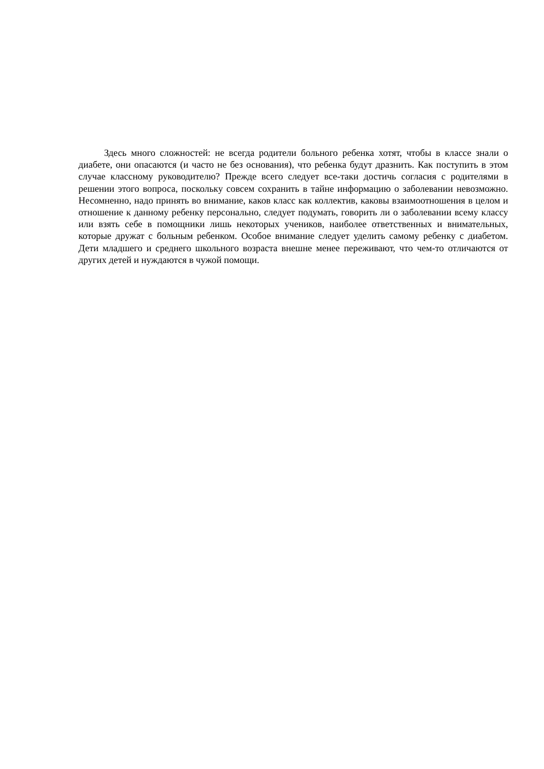Здесь много сложностей: не всегда родители больного ребенка хотят, чтобы в классе знали о диабете, они опасаются (и часто не без основания), что ребенка будут дразнить. Как поступить в этом случае классному руководителю? Прежде всего следует все-таки достичь согласия с родителями в решении этого вопроса, поскольку совсем сохранить в тайне информацию о заболевании невозможно. Несомненно, надо принять во внимание, каков класс как коллектив, каковы взаимоотношения в целом и отношение к данному ребенку персонально, следует подумать, говорить ли о заболевании всему классу или взять себе в помощники лишь некоторых учеников, наиболее ответственных и внимательных, которые дружат с больным ребенком. Особое внимание следует уделить самому ребенку с диабетом. Дети младшего и среднего школьного возраста внешне менее переживают, что чем-то отличаются от других детей и нуждаются в чужой помощи.